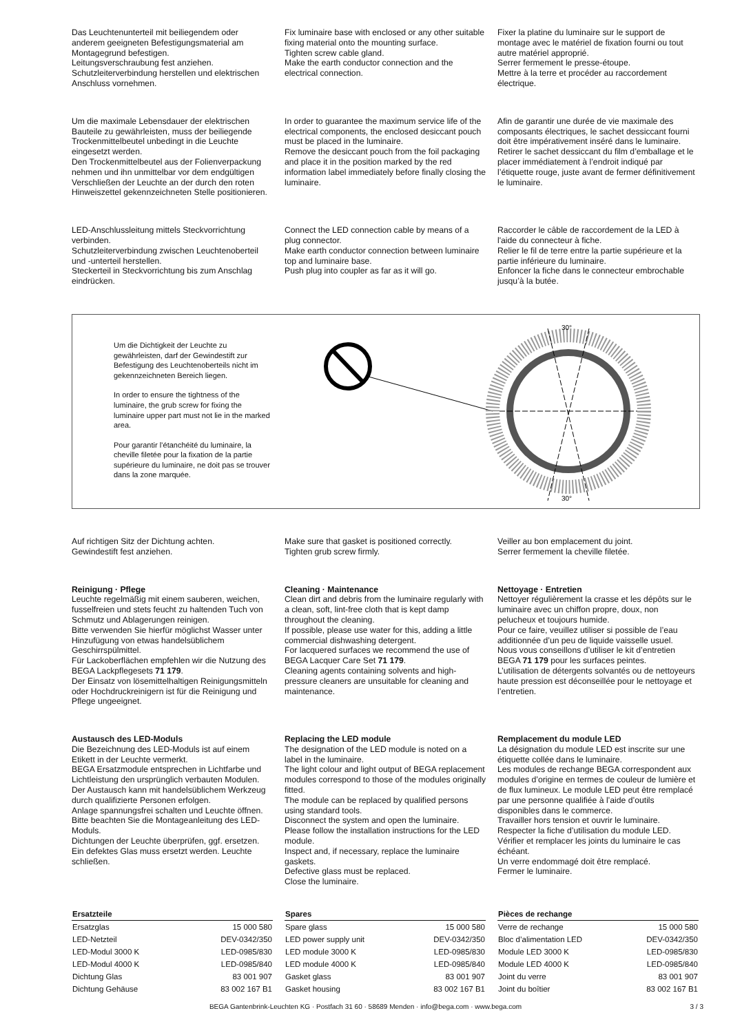Das Leuchtenunterteil mit beiliegendem oder anderem geeigneten Befestigungsmaterial am Montagegrund befestigen.
Leitungsverschraubung fest anziehen.
Schutzleiterverbindung herstellen und elektrischen Anschluss vornehmen.
Fix luminaire base with enclosed or any other suitable fixing material onto the mounting surface.
Tighten screw cable gland.
Make the earth conductor connection and the electrical connection.
Fixer la platine du luminaire sur le support de montage avec le matériel de fixation fourni ou tout autre matériel approprié.
Serrer fermement le presse-étoupe.
Mettre à la terre et procéder au raccordement électrique.
Um die maximale Lebensdauer der elektrischen Bauteile zu gewährleisten, muss der beiliegende Trockenmittelbeutel unbedingt in die Leuchte eingesetzt werden.
Den Trockenmittelbeutel aus der Folienverpackung nehmen und ihn unmittelbar vor dem endgültigen Verschließen der Leuchte an der durch den roten Hinweiszettel gekennzeichneten Stelle positionieren.
In order to guarantee the maximum service life of the electrical components, the enclosed desiccant pouch must be placed in the luminaire.
Remove the desiccant pouch from the foil packaging and place it in the position marked by the red information label immediately before finally closing the luminaire.
Afin de garantir une durée de vie maximale des composants électriques, le sachet dessiccant fourni doit être impérativement inséré dans le luminaire.
Retirer le sachet dessiccant du film d’emballage et le placer immédiatement à l’endroit indiqué par l’étiquette rouge, juste avant de fermer définitivement le luminaire.
LED-Anschlussleitung mittels Steckvorrichtung verbinden.
Schutzleiterverbindung zwischen Leuchtenoberteil und -unterteil herstellen.
Steckerteil in Steckvorrichtung bis zum Anschlag eindrücken.
Connect the LED connection cable by means of a plug connector.
Make earth conductor connection between luminaire top and luminaire base.
Push plug into coupler as far as it will go.
Raccorder le câble de raccordement de la LED à l'aide du connecteur à fiche.
Relier le fil de terre entre la partie supérieure et la partie inférieure du luminaire.
Enfoncer la fiche dans le connecteur embrochable jusqu’à la butée.
Um die Dichtigkeit der Leuchte zu gewährleisten, darf der Gewindestift zur Befestigung des Leuchtenoberteils nicht im gekennzeichneten Bereich liegen.
In order to ensure the tightness of the luminaire, the grub screw for fixing the luminaire upper part must not lie in the marked area.
Pour garantir l’étanchéité du luminaire, la cheville filetée pour la fixation de la partie supérieure du luminaire, ne doit pas se trouver dans la zone marquée.
30°
30°
Auf richtigen Sitz der Dichtung achten.
Gewindestift fest anziehen.
Make sure that gasket is positioned correctly.
Tighten grub screw firmly.
Veiller au bon emplacement du joint.
Serrer fermement la cheville filetée.
Reinigung · Pflege
Leuchte regelmäßig mit einem sauberen, weichen, fusselfreien und stets feucht zu haltenden Tuch von Schmutz und Ablagerungen reinigen.
Bitte verwenden Sie hierfür möglichst Wasser unter Hinzufügung von etwas handelsüblichem Geschirrspülmittel.
Für Lackoberflächen empfehlen wir die Nutzung des BEGA Lackpflegesets 71 179.
Der Einsatz von lösemittelhaltigen Reinigungsmitteln oder Hochdruckreinigern ist für die Reinigung und Pflege ungeeignet.
Cleaning · Maintenance
Clean dirt and debris from the luminaire regularly with a clean, soft, lint-free cloth that is kept damp throughout the cleaning.
If possible, please use water for this, adding a little commercial dishwashing detergent.
For lacquered surfaces we recommend the use of BEGA Lacquer Care Set 71 179.
Cleaning agents containing solvents and high-pressure cleaners are unsuitable for cleaning and maintenance.
Nettoyage · Entretien
Nettoyer régulièrement la crasse et les dépôts sur le luminaire avec un chiffon propre, doux, non pelucheux et toujours humide.
Pour ce faire, veuillez utiliser si possible de l’eau additionnée d’un peu de liquide vaisselle usuel.
Nous vous conseillons d’utiliser le kit d’entretien BEGA 71 179 pour les surfaces peintes.
L’utilisation de détergents solvantés ou de nettoyeurs haute pression est déconseillée pour le nettoyage et l’entretien.
Austausch des LED-Moduls
Die Bezeichnung des LED-Moduls ist auf einem Etikett in der Leuchte vermerkt.
BEGA Ersatzmodule entsprechen in Lichtfarbe und Lichtleistung den ursprünglich verbauten Modulen.
Der Austausch kann mit handelsüblichem Werkzeug durch qualifizierte Personen erfolgen.
Anlage spannungsfrei schalten und Leuchte öffnen.
Bitte beachten Sie die Montageanleitung des LED-Moduls.
Dichtungen der Leuchte überprüfen, ggf. ersetzen. Ein defektes Glas muss ersetzt werden. Leuchte schließen.
Replacing the LED module
The designation of the LED module is noted on a label in the luminaire.
The light colour and light output of BEGA replacement modules correspond to those of the modules originally fitted.
The module can be replaced by qualified persons using standard tools.
Disconnect the system and open the luminaire.
Please follow the installation instructions for the LED module.
Inspect and, if necessary, replace the luminaire gaskets.
Defective glass must be replaced.
Close the luminaire.
Remplacement du module LED
La désignation du module LED est inscrite sur une étiquette collée dans le luminaire.
Les modules de rechange BEGA correspondent aux modules d’origine en termes de couleur de lumière et de flux lumineux. Le module LED peut être remplacé par une personne qualifiée à l’aide d’outils disponibles dans le commerce.
Travailler hors tension et ouvrir le luminaire.
Respecter la fiche d’utilisation du module LED.
Vérifier et remplacer les joints du luminaire le cas échéant.
Un verre endommagé doit être remplacé.
Fermer le luminaire.
| Ersatzteile | |
| --- | --- |
| Ersatzglas | 15 000 580 |
| LED-Netzteil | DEV-0342/350 |
| LED-Modul 3000 K | LED-0985/830 |
| LED-Modul 4000 K | LED-0985/840 |
| Dichtung Glas | 83 001 907 |
| Dichtung Gehäuse | 83 002 167 B1 |
| Spares | |
| --- | --- |
| Spare glass | 15 000 580 |
| LED power supply unit | DEV-0342/350 |
| LED module 3000 K | LED-0985/830 |
| LED module 4000 K | LED-0985/840 |
| Gasket glass | 83 001 907 |
| Gasket housing | 83 002 167 B1 |
| Pièces de rechange | |
| --- | --- |
| Verre de rechange | 15 000 580 |
| Bloc d’alimentation LED | DEV-0342/350 |
| Module LED 3000 K | LED-0985/830 |
| Module LED 4000 K | LED-0985/840 |
| Joint du verre | 83 001 907 |
| Joint du boîtier | 83 002 167 B1 |
BEGA Gantenbrink-Leuchten KG · Postfach 31 60 · 58689 Menden · info@bega.com · www.bega.com 3 / 3